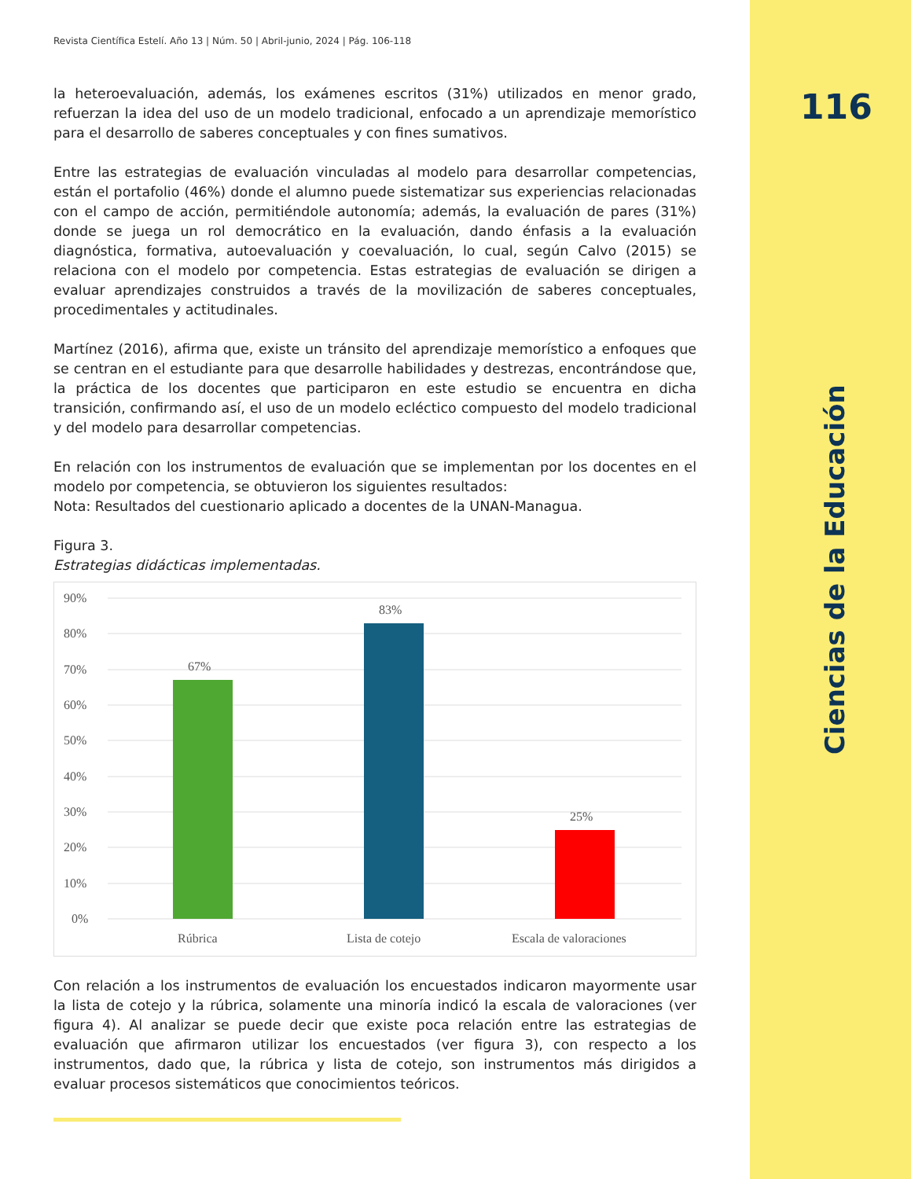116
Ciencias de la Educación
Revista Científica Estelí. Año 13 | Núm. 50 | Abril-junio, 2024 | Pág. 106-118
la heteroevaluación, además, los exámenes escritos (31%) utilizados en menor grado, refuerzan la idea del uso de un modelo tradicional, enfocado a un aprendizaje memorístico para el desarrollo de saberes conceptuales y con fines sumativos.
Entre las estrategias de evaluación vinculadas al modelo para desarrollar competencias, están el portafolio (46%) donde el alumno puede sistematizar sus experiencias relacionadas con el campo de acción, permitiéndole autonomía; además, la evaluación de pares (31%) donde se juega un rol democrático en la evaluación, dando énfasis a la evaluación diagnóstica, formativa, autoevaluación y coevaluación, lo cual, según Calvo (2015) se relaciona con el modelo por competencia. Estas estrategias de evaluación se dirigen a evaluar aprendizajes construidos a través de la movilización de saberes conceptuales, procedimentales y actitudinales.
Martínez (2016), afirma que, existe un tránsito del aprendizaje memorístico a enfoques que se centran en el estudiante para que desarrolle habilidades y destrezas, encontrándose que, la práctica de los docentes que participaron en este estudio se encuentra en dicha transición, confirmando así, el uso de un modelo ecléctico compuesto del modelo tradicional y del modelo para desarrollar competencias.
En relación con los instrumentos de evaluación que se implementan por los docentes en el modelo por competencia, se obtuvieron los siguientes resultados:
Nota: Resultados del cuestionario aplicado a docentes de la UNAN-Managua.
Figura 3.
Estrategias didácticas implementadas.
90%
80%
70%
60%
50%
40%
30%
20%
10%
0%
67%
83%
25%
Rúbrica
Lista de cotejo
Escala de valoraciones
Con relación a los instrumentos de evaluación los encuestados indicaron mayormente usar la lista de cotejo y la rúbrica, solamente una minoría indicó la escala de valoraciones (ver figura 4). Al analizar se puede decir que existe poca relación entre las estrategias de evaluación que afirmaron utilizar los encuestados (ver figura 3), con respecto a los instrumentos, dado que, la rúbrica y lista de cotejo, son instrumentos más dirigidos a evaluar procesos sistemáticos que conocimientos teóricos.